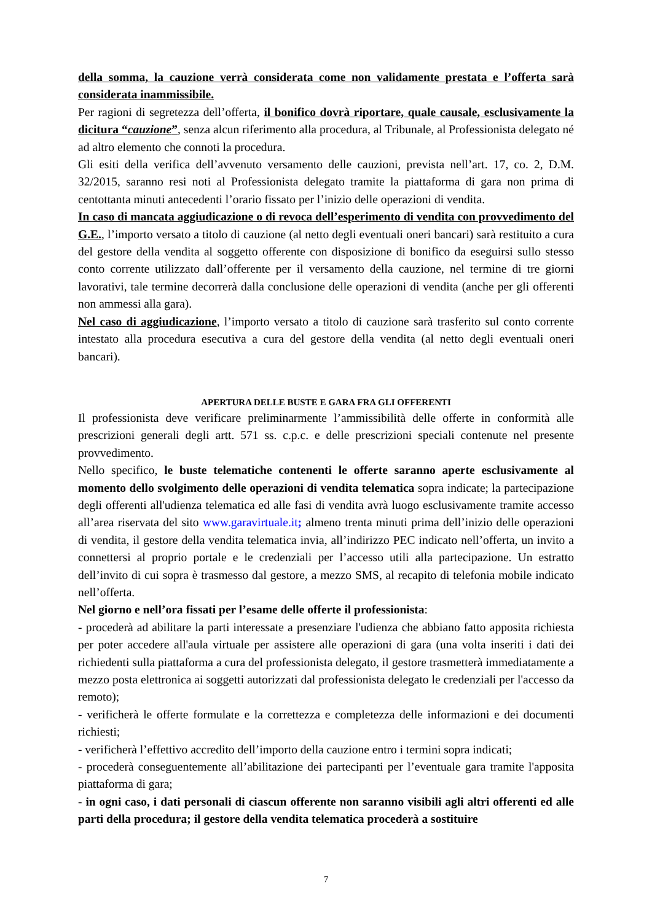della somma, la cauzione verrà considerata come non validamente prestata e l’offerta sarà considerata inammissibile.
Per ragioni di segretezza dell’offerta, il bonifico dovrà riportare, quale causale, esclusivamente la dicitura “cauzione”, senza alcun riferimento alla procedura, al Tribunale, al Professionista delegato né ad altro elemento che connoti la procedura.
Gli esiti della verifica dell’avvenuto versamento delle cauzioni, prevista nell’art. 17, co. 2, D.M. 32/2015, saranno resi noti al Professionista delegato tramite la piattaforma di gara non prima di centottanta minuti antecedenti l’orario fissato per l’inizio delle operazioni di vendita.
In caso di mancata aggiudicazione o di revoca dell’esperimento di vendita con provvedimento del G.E., l’importo versato a titolo di cauzione (al netto degli eventuali oneri bancari) sarà restituito a cura del gestore della vendita al soggetto offerente con disposizione di bonifico da eseguirsi sullo stesso conto corrente utilizzato dall’offerente per il versamento della cauzione, nel termine di tre giorni lavorativi, tale termine decorrerà dalla conclusione delle operazioni di vendita (anche per gli offerenti non ammessi alla gara).
Nel caso di aggiudicazione, l’importo versato a titolo di cauzione sarà trasferito sul conto corrente intestato alla procedura esecutiva a cura del gestore della vendita (al netto degli eventuali oneri bancari).
APERTURA DELLE BUSTE E GARA FRA GLI OFFERENTI
Il professionista deve verificare preliminarmente l’ammissibilità delle offerte in conformità alle prescrizioni generali degli artt. 571 ss. c.p.c. e delle prescrizioni speciali contenute nel presente provvedimento.
Nello specifico, le buste telematiche contenenti le offerte saranno aperte esclusivamente al momento dello svolgimento delle operazioni di vendita telematica sopra indicate; la partecipazione degli offerenti all'udienza telematica ed alle fasi di vendita avrà luogo esclusivamente tramite accesso all’area riservata del sito www.garavirtuale.it; almeno trenta minuti prima dell’inizio delle operazioni di vendita, il gestore della vendita telematica invia, all’indirizzo PEC indicato nell’offerta, un invito a connettersi al proprio portale e le credenziali per l’accesso utili alla partecipazione. Un estratto dell’invito di cui sopra è trasmesso dal gestore, a mezzo SMS, al recapito di telefonia mobile indicato nell’offerta.
Nel giorno e nell’ora fissati per l’esame delle offerte il professionista:
- procederà ad abilitare la parti interessate a presenziare l'udienza che abbiano fatto apposita richiesta per poter accedere all'aula virtuale per assistere alle operazioni di gara (una volta inseriti i dati dei richiedenti sulla piattaforma a cura del professionista delegato, il gestore trasmetterà immediatamente a mezzo posta elettronica ai soggetti autorizzati dal professionista delegato le credenziali per l'accesso da remoto);
- verificherà le offerte formulate e la correttezza e completezza delle informazioni e dei documenti richiesti;
- verificherà l’effettivo accredito dell’importo della cauzione entro i termini sopra indicati;
- procederà conseguentemente all’abilitazione dei partecipanti per l’eventuale gara tramite l'apposita piattaforma di gara;
- in ogni caso, i dati personali di ciascun offerente non saranno visibili agli altri offerenti ed alle parti della procedura; il gestore della vendita telematica procederà a sostituire
7